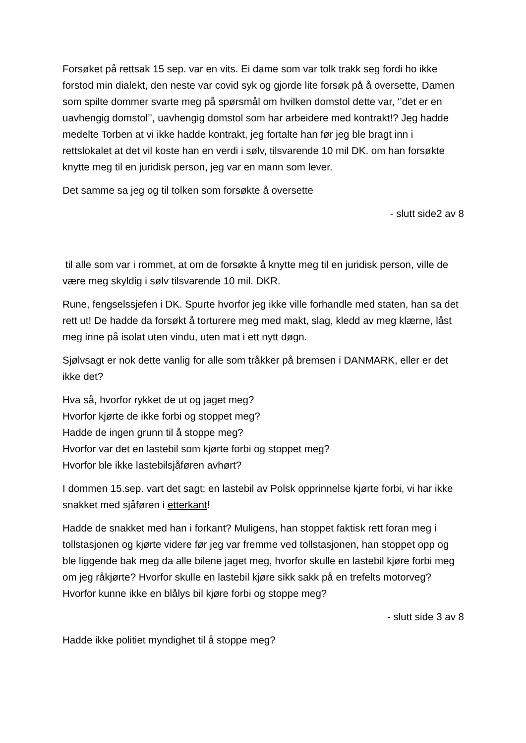Forsøket på rettsak 15 sep. var en vits. Ei dame som var tolk trakk seg fordi ho ikke forstod min dialekt, den neste var covid syk og gjorde lite forsøk på å oversette, Damen som spilte dommer svarte meg på spørsmål om hvilken domstol dette var, ‘’det er en uavhengig domstol’’, uavhengig domstol som har arbeidere med kontrakt!? Jeg hadde medelte Torben at vi ikke hadde kontrakt, jeg fortalte han før jeg ble bragt inn i rettslokalet at det vil koste han en verdi i sølv, tilsvarende 10 mil DK. om han forsøkte knytte meg til en juridisk person, jeg var en mann som lever.
Det samme sa jeg og til tolken som forsøkte å oversette
- slutt side2 av 8
til alle som var i rommet, at om de forsøkte å knytte meg til en juridisk person, ville de være meg skyldig i sølv tilsvarende 10 mil. DKR.
Rune, fengselssjefen i DK. Spurte hvorfor jeg ikke ville forhandle med staten, han sa det rett ut! De hadde da forsøkt å torturere meg med makt, slag, kledd av meg klærne, låst meg inne på isolat uten vindu, uten mat i ett nytt døgn.
Sjølvsagt er nok dette vanlig for alle som tråkker på bremsen i DANMARK, eller er det ikke det?
Hva så, hvorfor rykket de ut og jaget meg?
Hvorfor kjørte de ikke forbi og stoppet meg?
Hadde de ingen grunn til å stoppe meg?
Hvorfor var det en lastebil som kjørte forbi og stoppet meg?
Hvorfor ble ikke lastebilsjåføren avhørt?
I dommen 15.sep. vart det sagt: en lastebil av Polsk opprinnelse kjørte forbi, vi har ikke snakket med sjåføren i etterkant!
Hadde de snakket med han i forkant? Muligens, han stoppet faktisk rett foran meg i tollstasjonen og kjørte videre før jeg var fremme ved tollstasjonen, han stoppet opp og ble liggende bak meg da alle bilene jaget meg, hvorfor skulle en lastebil kjøre forbi meg om jeg råkjørte? Hvorfor skulle en lastebil kjøre sikk sakk på en trefelts motorveg? Hvorfor kunne ikke en blålys bil kjøre forbi og stoppe meg?
- slutt side 3 av 8
Hadde ikke politiet myndighet til å stoppe meg?